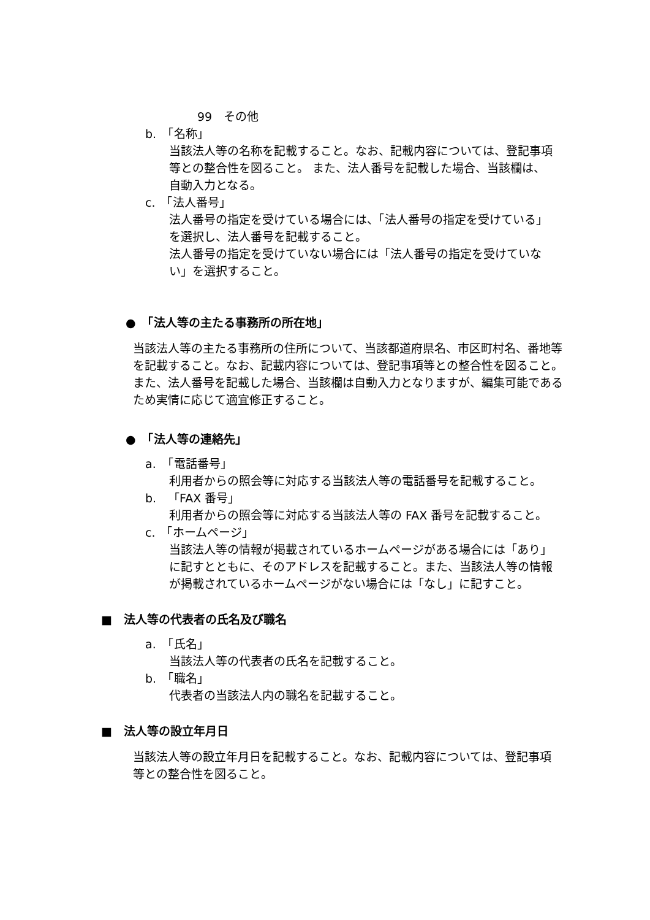99　その他
b.　「名称」
当該法人等の名称を記載すること。なお、記載内容については、登記事項等との整合性を図ること。 また、法人番号を記載した場合、当該欄は、自動入力となる。
c.　「法人番号」
法人番号の指定を受けている場合には、「法人番号の指定を受けている」を選択し、法人番号を記載すること。
法人番号の指定を受けていない場合には「法人番号の指定を受けていない」を選択すること。
●　「法人等の主たる事務所の所在地」
当該法人等の主たる事務所の住所について、当該都道府県名、市区町村名、番地等を記載すること。なお、記載内容については、登記事項等との整合性を図ること。 また、法人番号を記載した場合、当該欄は自動入力となりますが、編集可能であるため実情に応じて適宜修正すること。
●　「法人等の連絡先」
a.　「電話番号」
利用者からの照会等に対応する当該法人等の電話番号を記載すること。
b.　「FAX 番号」
利用者からの照会等に対応する当該法人等の FAX 番号を記載すること。
c.　「ホームページ」
当該法人等の情報が掲載されているホームページがある場合には「あり」に記すとともに、そのアドレスを記載すること。また、当該法人等の情報が掲載されているホームページがない場合には「なし」に記すこと。
■　法人等の代表者の氏名及び職名
a.　「氏名」
当該法人等の代表者の氏名を記載すること。
b.　「職名」
代表者の当該法人内の職名を記載すること。
■　法人等の設立年月日
当該法人等の設立年月日を記載すること。なお、記載内容については、登記事項等との整合性を図ること。